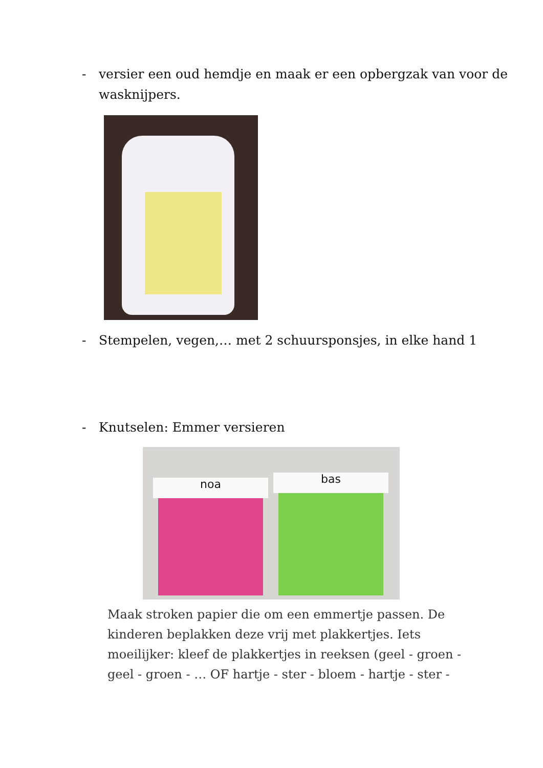- versier een oud hemdje en maak er een opbergzak van voor de wasknijpers.
- Stempelen, vegen,… met 2 schuursponsjes, in elke hand 1
- Knutselen: Emmer versieren
noa bas
Maak stroken papier die om een emmertje passen. De kinderen beplakken deze vrij met plakkertjes. Iets moeilijker: kleef de plakkertjes in reeksen (geel - groen - geel - groen - … OF hartje - ster - bloem - hartje - ster -